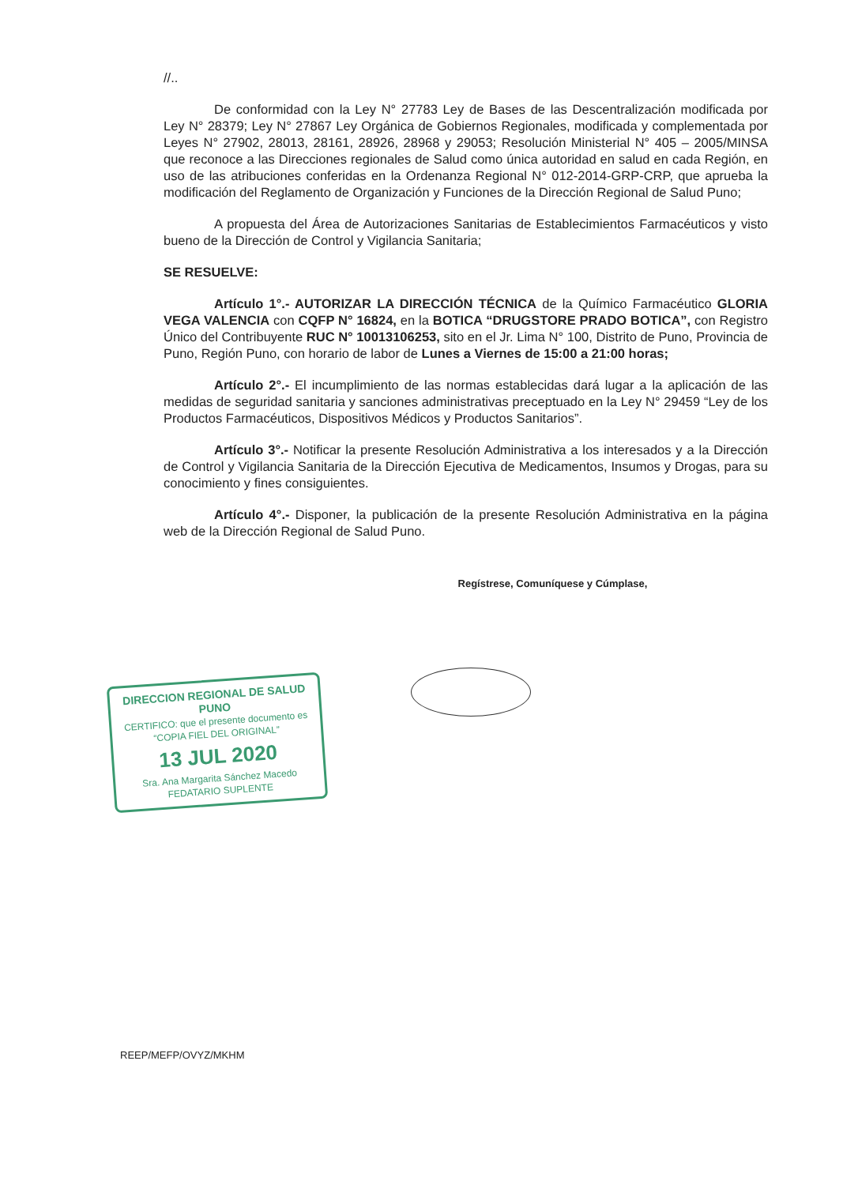//..
De conformidad con la Ley N° 27783 Ley de Bases de las Descentralización modificada por Ley N° 28379; Ley N° 27867 Ley Orgánica de Gobiernos Regionales, modificada y complementada por Leyes N° 27902, 28013, 28161, 28926, 28968 y 29053; Resolución Ministerial N° 405 – 2005/MINSA que reconoce a las Direcciones regionales de Salud como única autoridad en salud en cada Región, en uso de las atribuciones conferidas en la Ordenanza Regional N° 012-2014-GRP-CRP, que aprueba la modificación del Reglamento de Organización y Funciones de la Dirección Regional de Salud Puno;
A propuesta del Área de Autorizaciones Sanitarias de Establecimientos Farmacéuticos y visto bueno de la Dirección de Control y Vigilancia Sanitaria;
SE RESUELVE:
Artículo 1°.- AUTORIZAR LA DIRECCIÓN TÉCNICA de la Químico Farmacéutico GLORIA VEGA VALENCIA con CQFP N° 16824, en la BOTICA “DRUGSTORE PRADO BOTICA”, con Registro Único del Contribuyente RUC N° 10013106253, sito en el Jr. Lima N° 100, Distrito de Puno, Provincia de Puno, Región Puno, con horario de labor de Lunes a Viernes de 15:00 a 21:00 horas;
Artículo 2°.- El incumplimiento de las normas establecidas dará lugar a la aplicación de las medidas de seguridad sanitaria y sanciones administrativas preceptuado en la Ley N° 29459 “Ley de los Productos Farmacéuticos, Dispositivos Médicos y Productos Sanitarios”.
Artículo 3°.- Notificar la presente Resolución Administrativa a los interesados y a la Dirección de Control y Vigilancia Sanitaria de la Dirección Ejecutiva de Medicamentos, Insumos y Drogas, para su conocimiento y fines consiguientes.
Artículo 4°.- Disponer, la publicación de la presente Resolución Administrativa en la página web de la Dirección Regional de Salud Puno.
Regístrese, Comuníquese y Cúmplase,
DIRECCION REGIONAL DE SALUD PUNO
CERTIFICO: que el presente documento es
“COPIA FIEL DEL ORIGINAL”
13 JUL 2020
Sra. Ana Margarita Sánchez Macedo
FEDATARIO SUPLENTE
REEP/MEFP/OVYZ/MKHM